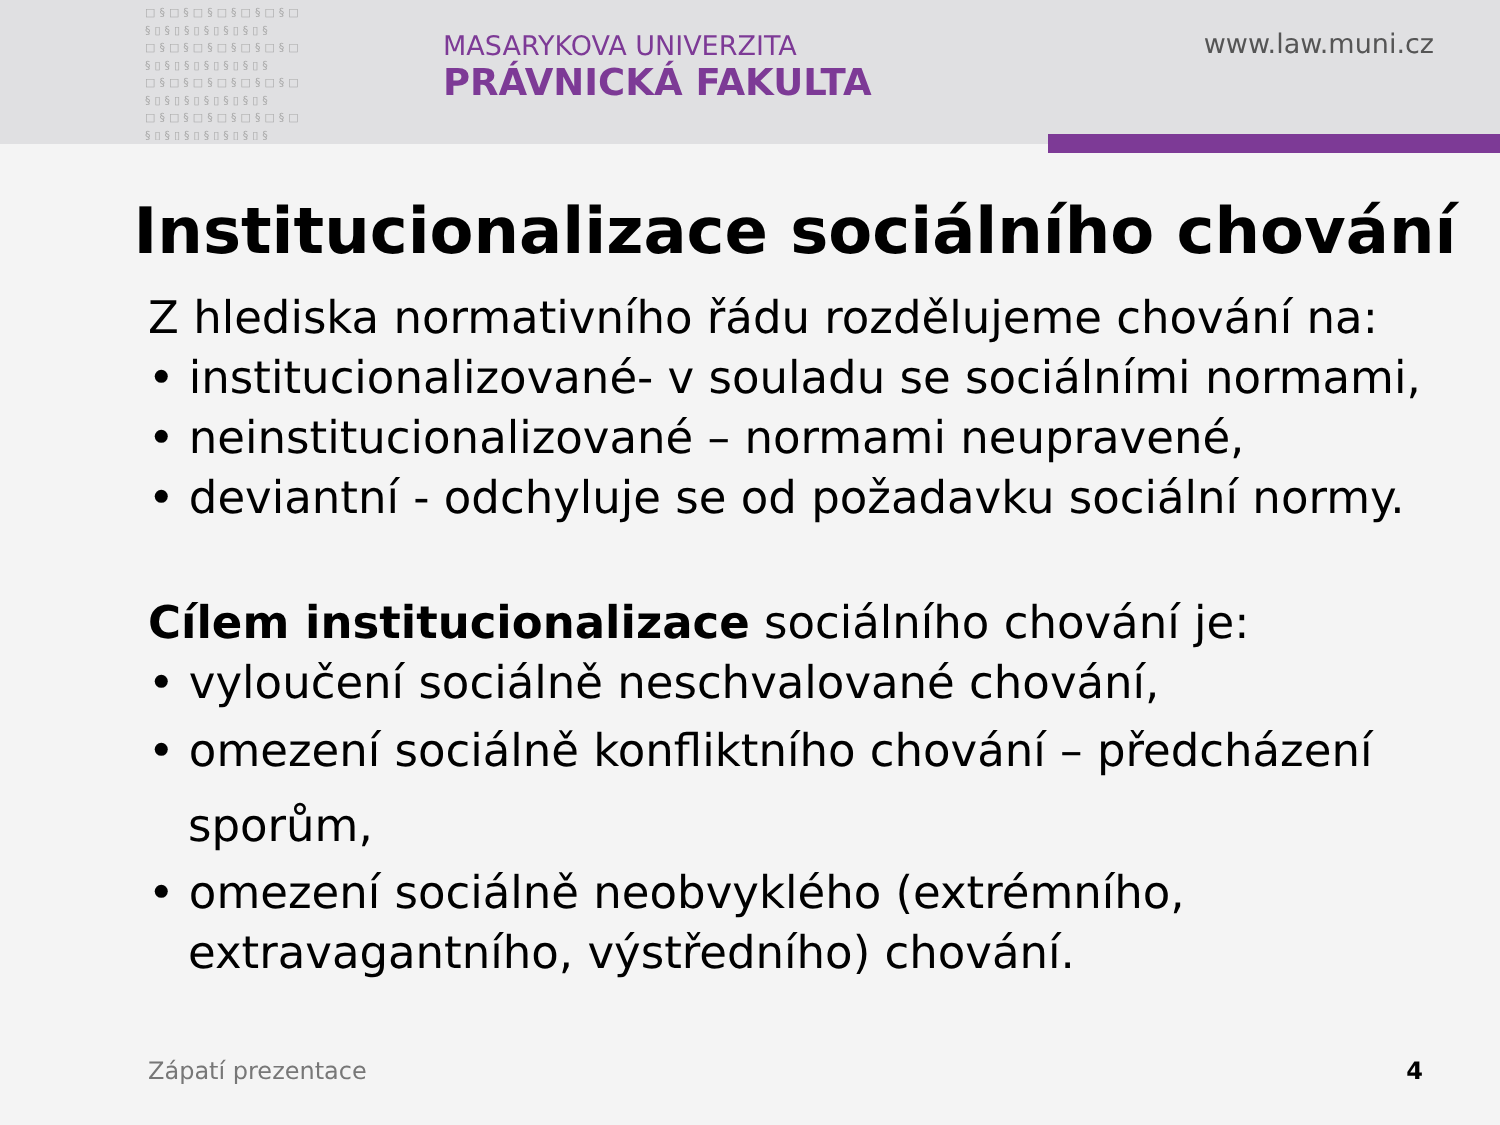□§□§□§□§□§□§□ §▯§▯§▯§▯§▯§▯§ □§□§□§□§□§□§□ §▯§▯§▯§▯§▯§▯§ □§□§□§□§□§□§□ §▯§▯§▯§▯§▯§▯§ □§□§□§□§□§□§□ §▯§▯§▯§▯§▯§▯§
MASARYKOVA UNIVERZITA
PRÁVNICKÁ FAKULTA
www.law.muni.cz
Institucionalizace sociálního chování
Z hlediska normativního řádu rozdělujeme chování na:
• institucionalizované- v souladu se sociálními normami,
• neinstitucionalizované – normami neupravené,
• deviantní - odchyluje se od požadavku sociální normy.
Cílem institucionalizace sociálního chování je:
• vyloučení sociálně neschvalované chování,
• omezení sociálně konfliktního chování – předcházení sporům,
• omezení sociálně neobvyklého (extrémního, extravagantního, výstředního) chování.
Zápatí prezentace 4